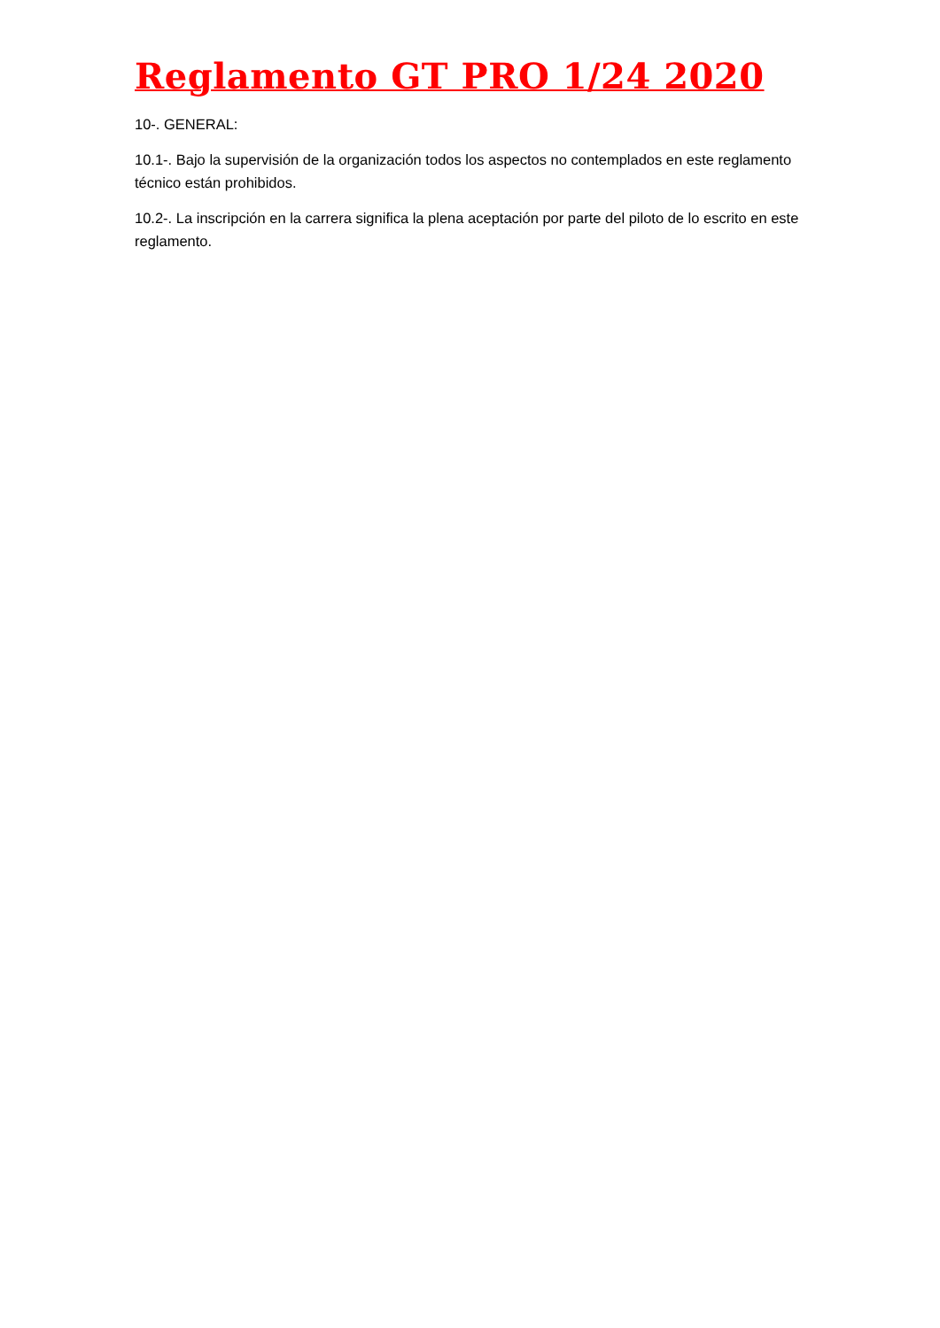Reglamento GT PRO 1/24 2020
10-. GENERAL:
10.1-. Bajo la supervisión de la organización todos los aspectos no contemplados en este reglamento técnico están prohibidos.
10.2-. La inscripción en la carrera significa la plena aceptación por parte del piloto de lo escrito en este reglamento.